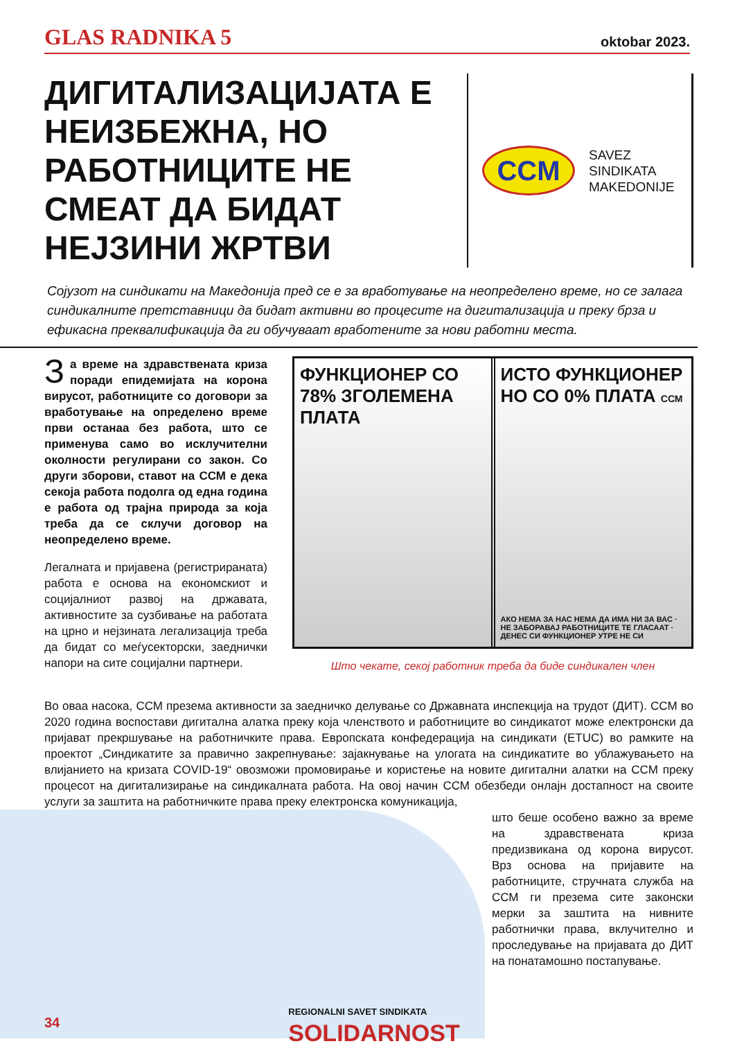GLAS RADNIKA 5 oktobar 2023.
ДИГИТАЛИЗАЦИЈАТА Е НЕИЗБЕЖНА, НО РАБОТНИЦИТЕ НЕ СМЕАТ ДА БИДАТ НЕЈЗИНИ ЖРТВИ
CCM
SAVEZ
SINDIKATA
MAKEDONIJE
Сојузот на синдикати на Македонија пред се е за вработување на неопределено време, но се залага синдикалните претставници да бидат активни во процесите на дигитализација и преку брза и ефикасна преквалификација да ги обучуваат вработените за нови работни места.
За време на здравствената криза поради епидемијата на корона вирусот, работниците со договори за вработување на определено време први останаа без работа, што се применува само во исклучителни околности регулирани со закон. Со други зборови, ставот на ССМ е дека секоја работа подолга од една година е работа од трајна природа за која треба да се склучи договор на неопределено време.
Легалната и пријавена (регистрираната) работа е основа на економскиот и социјалниот развој на државата, активностите за сузбивање на работата на црно и нејзината легализација треба да бидат со меѓусекторски, заеднички напори на сите социјални партнери.
ФУНКЦИОНЕР СО 78% ЗГОЛЕМЕНА ПЛАТА
ИСТО ФУНКЦИОНЕР НО СО 0% ПЛАТА ССМ
АКО НЕМА ЗА НАС НЕМА ДА ИМА НИ ЗА ВАС · НЕ ЗАБОРАВАЈ РАБОТНИЦИТЕ ТЕ ГЛАСААТ · ДЕНЕС СИ ФУНКЦИОНЕР УТРЕ НЕ СИ
Што чекате, секој работник треба да биде синдикален член
Во оваа насока, ССМ презема активности за заедничко делување со Државната инспекција на трудот (ДИТ). ССМ во 2020 година воспостави дигитална алатка преку која членството и работниците во синдикатот може електронски да пријават прекршување на работничките права. Европската конфедерација на синдикати (ETUC) во рамките на проектот „Синдикатите за правично закрепнување: зајакнување на улогата на синдикатите во ублажувањето на влијанието на кризата COVID-19“ овозможи промовирање и користење на новите дигитални алатки на ССМ преку процесот на дигитализирање на синдикалната работа. На овој начин ССМ обезбеди онлајн достапност на своите услуги за заштита на работничките права преку електронска комуникација,
што беше особено важно за време на здравствената криза предизвикана од корона вирусот. Врз основа на пријавите на работниците, стручната служба на ССМ ги презема сите законски мерки за заштита на нивните работнички права, вклучително и проследување на пријавата до ДИТ на понатамошно постапување.
34 REGIONALNI SAVET SINDIKATA
SOLIDARNOST